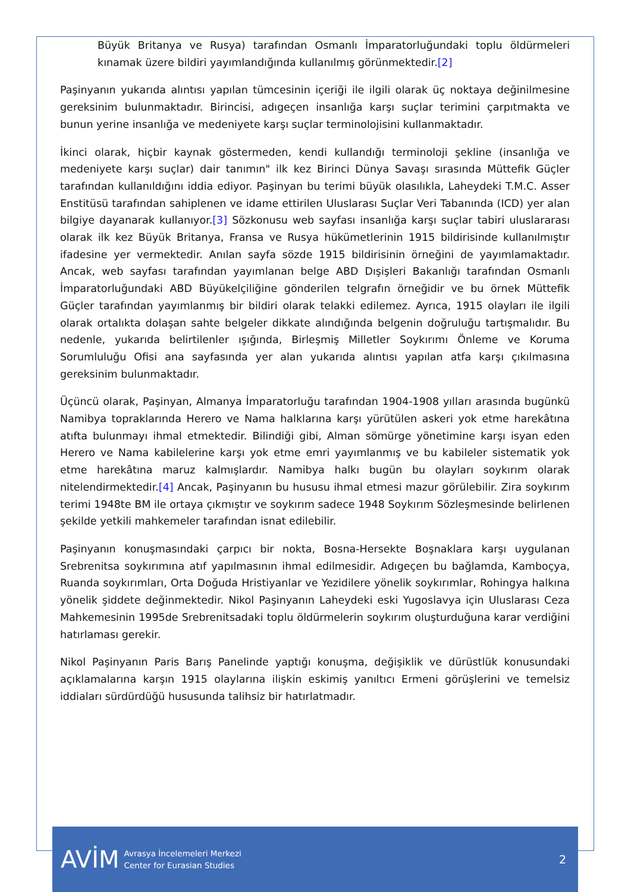Büyük Britanya ve Rusya) tarafından Osmanlı İmparatorluğundaki toplu öldürmeleri kınamak üzere bildiri yayımlandığında kullanılmış görünmektedir.[2]
Paşinyanın yukarıda alıntısı yapılan tümcesinin içeriği ile ilgili olarak üç noktaya değinilmesine gereksinim bulunmaktadır. Birincisi, adıgeçen insanlığa karşı suçlar terimini çarpıtmakta ve bunun yerine insanlığa ve medeniyete karşı suçlar terminolojisini kullanmaktadır.
İkinci olarak, hiçbir kaynak göstermeden, kendi kullandığı terminoloji şekline (insanlığa ve medeniyete karşı suçlar) dair tanımın" ilk kez Birinci Dünya Savaşı sırasında Müttefik Güçler tarafından kullanıldığını iddia ediyor. Paşinyan bu terimi büyük olasılıkla, Laheydeki T.M.C. Asser Enstitüsü tarafından sahiplenen ve idame ettirilen Uluslarası Suçlar Veri Tabanında (ICD) yer alan bilgiye dayanarak kullanıyor.[3] Sözkonusu web sayfası insanlığa karşı suçlar tabiri uluslararası olarak ilk kez Büyük Britanya, Fransa ve Rusya hükümetlerinin 1915 bildirisinde kullanılmıştır ifadesine yer vermektedir. Anılan sayfa sözde 1915 bildirisinin örneğini de yayımlamaktadır. Ancak, web sayfası tarafından yayımlanan belge ABD Dışişleri Bakanlığı tarafından Osmanlı İmparatorluğundaki ABD Büyükelçiliğine gönderilen telgrafın örneğidir ve bu örnek Müttefik Güçler tarafından yayımlanmış bir bildiri olarak telakki edilemez. Ayrıca, 1915 olayları ile ilgili olarak ortalıkta dolaşan sahte belgeler dikkate alındığında belgenin doğruluğu tartışmalıdır. Bu nedenle, yukarıda belirtilenler ışığında, Birleşmiş Milletler Soykırımı Önleme ve Koruma Sorumluluğu Ofisi ana sayfasında yer alan yukarıda alıntısı yapılan atfa karşı çıkılmasına gereksinim bulunmaktadır.
Üçüncü olarak, Paşinyan, Almanya İmparatorluğu tarafından 1904-1908 yılları arasında bugünkü Namibya topraklarında Herero ve Nama halklarına karşı yürütülen askeri yok etme harekâtına atıfta bulunmayı ihmal etmektedir. Bilindiği gibi, Alman sömürge yönetimine karşı isyan eden Herero ve Nama kabilelerine karşı yok etme emri yayımlanmış ve bu kabileler sistematik yok etme harekâtına maruz kalmışlardır. Namibya halkı bugün bu olayları soykırım olarak nitelendirmektedir.[4] Ancak, Paşinyanın bu hususu ihmal etmesi mazur görülebilir. Zira soykırım terimi 1948te BM ile ortaya çıkmıştır ve soykırım sadece 1948 Soykırım Sözleşmesinde belirlenen şekilde yetkili mahkemeler tarafından isnat edilebilir.
Paşinyanın konuşmasındaki çarpıcı bir nokta, Bosna-Hersekte Boşnaklara karşı uygulanan Srebrenitsa soykırımına atıf yapılmasının ihmal edilmesidir. Adıgeçen bu bağlamda, Kamboçya, Ruanda soykırımları, Orta Doğuda Hristiyanlar ve Yezidilere yönelik soykırımlar, Rohingya halkına yönelik şiddete değinmektedir. Nikol Paşinyanın Laheydeki eski Yugoslavya için Uluslarası Ceza Mahkemesinin 1995de Srebrenitsadaki toplu öldürmelerin soykırım oluşturduğuna karar verdiğini hatırlaması gerekir.
Nikol Paşinyanın Paris Barış Panelinde yaptığı konuşma, değişiklik ve dürüstlük konusundaki açıklamalarına karşın 1915 olaylarına ilişkin eskimiş yanıltıcı Ermeni görüşlerini ve temelsiz iddiaları sürdürdüğü hususunda talihsiz bir hatırlatmadır.
AVİM
Avrasya İncelemeleri Merkezi
Center for Eurasian Studies
2